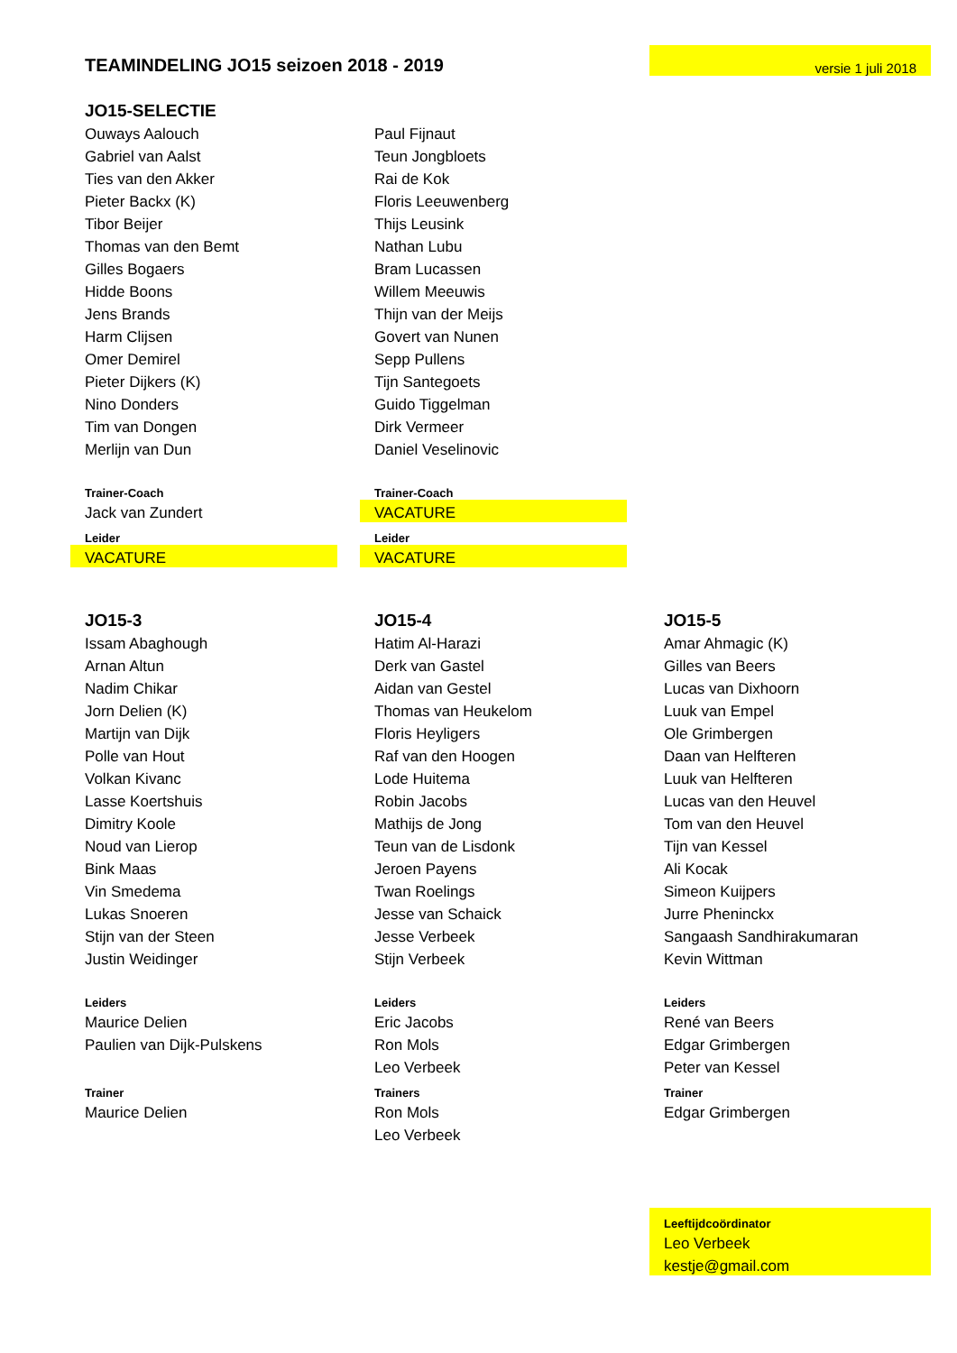| TEAMINDELING JO15 seizoen 2018 - 2019 | | | | versie 1 juli 2018 |
| JO15-SELECTIE | | | | |
| Ouways Aalouch | | Paul Fijnaut | | |
| Gabriel van Aalst | | Teun Jongbloets | | |
| Ties van den Akker | | Rai de Kok | | |
| Pieter Backx (K) | | Floris Leeuwenberg | | |
| Tibor Beijer | | Thijs Leusink | | |
| Thomas van den Bemt | | Nathan Lubu | | |
| Gilles Bogaers | | Bram Lucassen | | |
| Hidde Boons | | Willem Meeuwis | | |
| Jens Brands | | Thijn van der Meijs | | |
| Harm Clijsen | | Govert van Nunen | | |
| Omer Demirel | | Sepp Pullens | | |
| Pieter Dijkers (K) | | Tijn Santegoets | | |
| Nino Donders | | Guido Tiggelman | | |
| Tim van Dongen | | Dirk Vermeer | | |
| Merlijn van Dun | | Daniel Veselinovic | | |
| Trainer-Coach | | Trainer-Coach | | |
| Jack van Zundert | | VACATURE | | |
| Leider | | Leider | | |
| VACATURE | | VACATURE | | |
| JO15-3 | | JO15-4 | | JO15-5 |
| Issam Abaghough | | Hatim Al-Harazi | | Amar Ahmagic (K) |
| Arnan Altun | | Derk van Gastel | | Gilles van Beers |
| Nadim Chikar | | Aidan van Gestel | | Lucas van Dixhoorn |
| Jorn Delien (K) | | Thomas van Heukelom | | Luuk van Empel |
| Martijn van Dijk | | Floris Heyligers | | Ole Grimbergen |
| Polle van Hout | | Raf van den Hoogen | | Daan van Helfteren |
| Volkan Kivanc | | Lode Huitema | | Luuk van Helfteren |
| Lasse Koertshuis | | Robin Jacobs | | Lucas van den Heuvel |
| Dimitry Koole | | Mathijs de Jong | | Tom van den Heuvel |
| Noud van Lierop | | Teun van de Lisdonk | | Tijn van Kessel |
| Bink Maas | | Jeroen Payens | | Ali Kocak |
| Vin Smedema | | Twan Roelings | | Simeon Kuijpers |
| Lukas Snoeren | | Jesse van Schaick | | Jurre Pheninckx |
| Stijn van der Steen | | Jesse Verbeek | | Sangaash Sandhirakumaran |
| Justin Weidinger | | Stijn Verbeek | | Kevin Wittman |
| Leiders | | Leiders | | Leiders |
| Maurice Delien | | Eric Jacobs | | René van Beers |
| Paulien van Dijk-Pulskens | | Ron Mols | | Edgar Grimbergen |
| | | Leo Verbeek | | Peter van Kessel |
| Trainer | | Trainers | | Trainer |
| Maurice Delien | | Ron Mols | | Edgar Grimbergen |
| | | Leo Verbeek | | |
| | | | | Leeftijdcoördinator |
| | | | | Leo Verbeek |
| | | | | kestje@gmail.com |